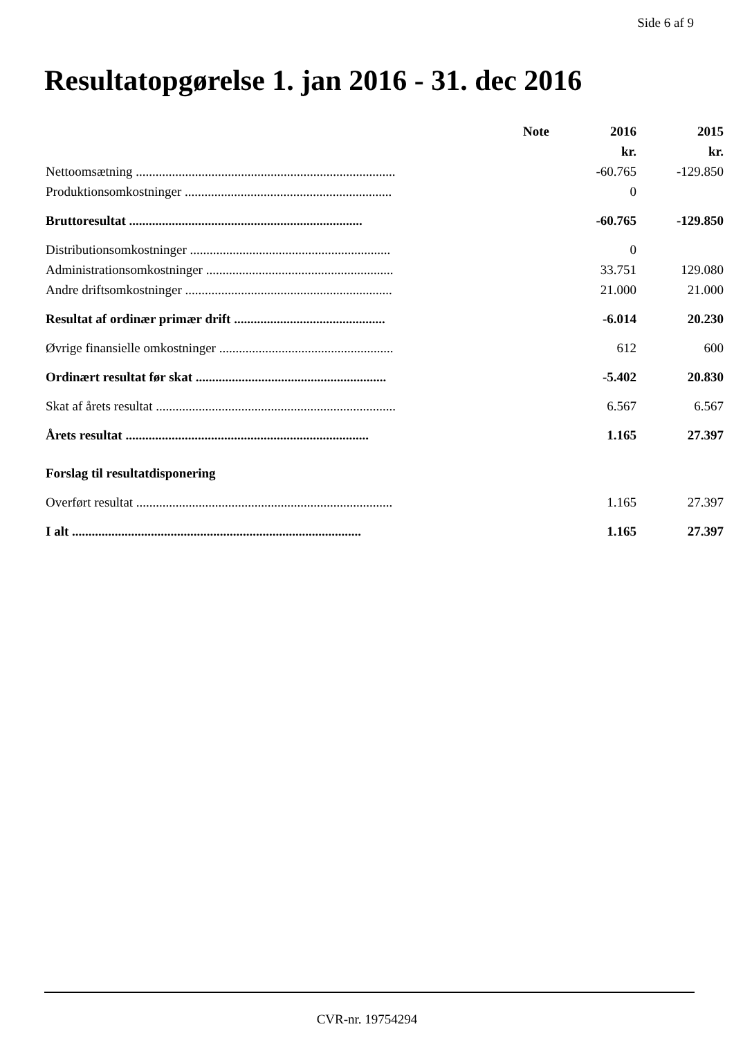Side 6 af 9
Resultatopgørelse 1. jan 2016 - 31. dec 2016
| | Note | 2016 | 2015 |
| --- | --- | --- | --- |
| | | kr. | kr. |
| Nettoomsætning ............................................................................... | | -60.765 | -129.850 |
| Produktionsomkostninger ............................................................... | | 0 | |
| Bruttoresultat ....................................................................... | | -60.765 | -129.850 |
| Distributionsomkostninger ............................................................. | | 0 | |
| Administrationsomkostninger ......................................................... | | 33.751 | 129.080 |
| Andre driftsomkostninger ............................................................... | | 21.000 | 21.000 |
| Resultat af ordinær primær drift .............................................. | | -6.014 | 20.230 |
| Øvrige finansielle omkostninger ..................................................... | | 612 | 600 |
| Ordinært resultat før skat .......................................................... | | -5.402 | 20.830 |
| Skat af årets resultat ......................................................................... | | 6.567 | 6.567 |
| Årets resultat .......................................................................... | | 1.165 | 27.397 |
| Forslag til resultatdisponering | | | |
| Overført resultat .............................................................................. | | 1.165 | 27.397 |
| I alt ........................................................................................ | | 1.165 | 27.397 |
CVR-nr. 19754294